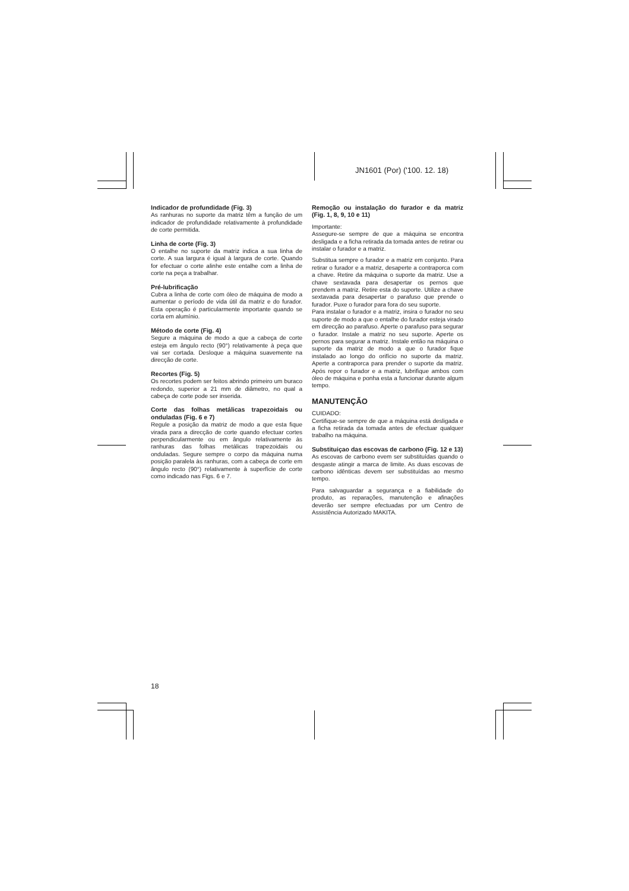JN1601 (Por) ('100. 12. 18)
Indicador de profundidade (Fig. 3)
As ranhuras no suporte da matriz têm a função de um indicador de profundidade relativamente à profundidade de corte permitida.
Linha de corte (Fig. 3)
O entalhe no suporte da matriz indica a sua linha de corte. A sua largura é igual à largura de corte. Quando for efectuar o corte alinhe este entalhe com a linha de corte na peça a trabalhar.
Pré-lubrificação
Cubra a linha de corte com óleo de máquina de modo a aumentar o período de vida útil da matriz e do furador. Esta operação é particularmente importante quando se corta em alumínio.
Método de corte (Fig. 4)
Segure a máquina de modo a que a cabeça de corte esteja em ângulo recto (90°) relativamente à peça que vai ser cortada. Desloque a máquina suavemente na direcção de corte.
Recortes (Fig. 5)
Os recortes podem ser feitos abrindo primeiro um buraco redondo, superior a 21 mm de diâmetro, no qual a cabeça de corte pode ser inserida.
Corte das folhas metálicas trapezoidais ou onduladas (Fig. 6 e 7)
Regule a posição da matriz de modo a que esta fique virada para a direcção de corte quando efectuar cortes perpendicularmente ou em ângulo relativamente às ranhuras das folhas metálicas trapezoidais ou onduladas. Segure sempre o corpo da máquina numa posição paralela às ranhuras, com a cabeça de corte em ângulo recto (90°) relativamente à superfície de corte como indicado nas Figs. 6 e 7.
Remoção ou instalação do furador e da matriz (Fig. 1, 8, 9, 10 e 11)
Importante:
Assegure-se sempre de que a máquina se encontra desligada e a ficha retirada da tomada antes de retirar ou instalar o furador e a matriz.
Substitua sempre o furador e a matriz em conjunto. Para retirar o furador e a matriz, desaperte a contraporca com a chave. Retire da máquina o suporte da matriz. Use a chave sextavada para desapertar os pernos que prendem a matriz. Retire esta do suporte. Utilize a chave sextavada para desapertar o parafuso que prende o furador. Puxe o furador para fora do seu suporte.
Para instalar o furador e a matriz, insira o furador no seu suporte de modo a que o entalhe do furador esteja virado em direcção ao parafuso. Aperte o parafuso para segurar o furador. Instale a matriz no seu suporte. Aperte os pernos para segurar a matriz. Instale então na máquina o suporte da matriz de modo a que o furador fique instalado ao longo do orifício no suporte da matriz. Aperte a contraporca para prender o suporte da matriz. Após repor o furador e a matriz, lubrifique ambos com óleo de máquina e ponha esta a funcionar durante algum tempo.
MANUTENÇÃO
CUIDADO:
Certifique-se sempre de que a máquina está desligada e a ficha retirada da tomada antes de efectuar qualquer trabalho na máquina.
Substituiçao das escovas de carbono (Fig. 12 e 13)
As escovas de carbono evem ser substituídas quando o desgaste atingir a marca de limite. As duas escovas de carbono idênticas devem ser substituídas ao mesmo tempo.
Para salvaguardar a segurança e a fiabilidade do produto, as reparações, manutenção e afinações deverão ser sempre efectuadas por um Centro de Assistência Autorizado MAKITA.
18